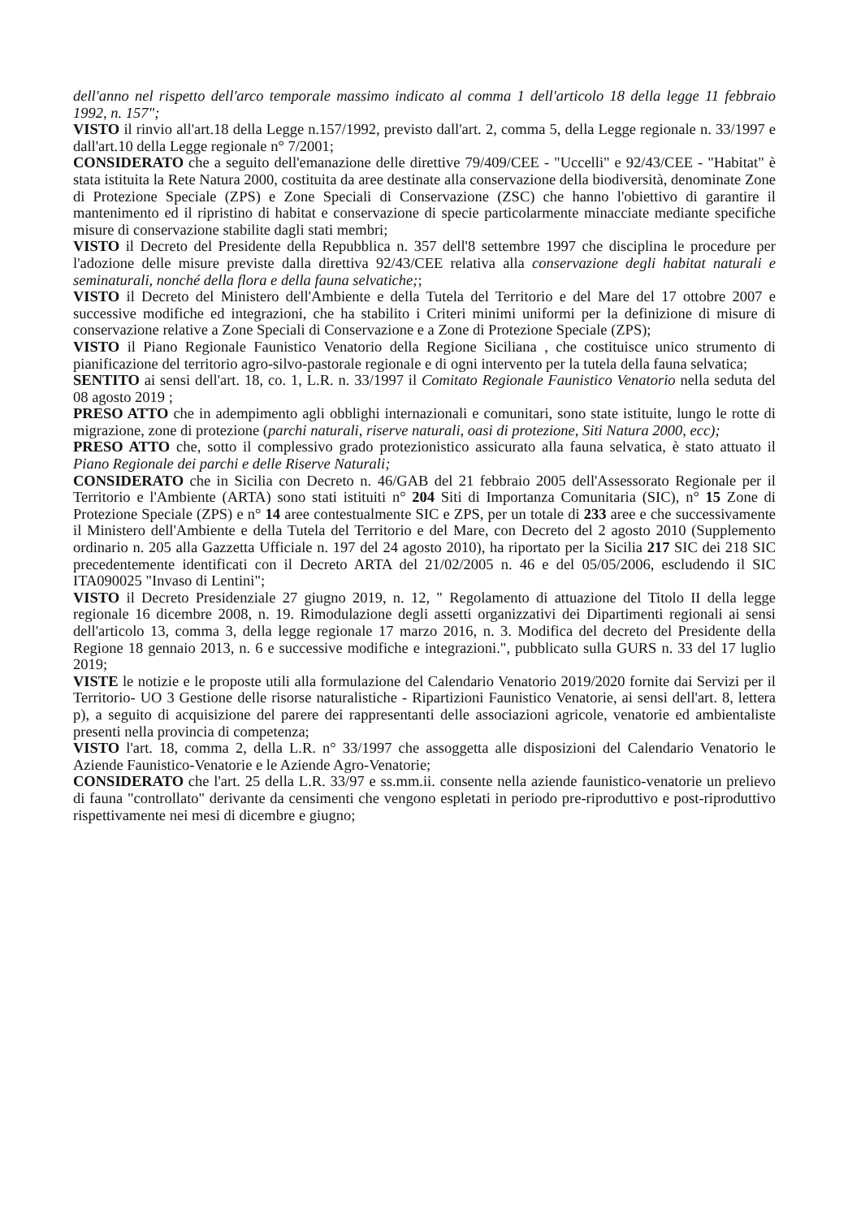dell'anno nel rispetto dell'arco temporale massimo indicato al comma 1 dell'articolo 18 della legge 11 febbraio 1992, n. 157";
VISTO il rinvio all'art.18 della Legge n.157/1992, previsto dall'art. 2, comma 5, della Legge regionale n. 33/1997 e dall'art.10 della Legge regionale n° 7/2001;
CONSIDERATO che a seguito dell'emanazione delle direttive 79/409/CEE - "Uccelli" e 92/43/CEE - "Habitat" è stata istituita la Rete Natura 2000, costituita da aree destinate alla conservazione della biodiversità, denominate Zone di Protezione Speciale (ZPS) e Zone Speciali di Conservazione (ZSC) che hanno l'obiettivo di garantire il mantenimento ed il ripristino di habitat e conservazione di specie particolarmente minacciate mediante specifiche misure di conservazione stabilite dagli stati membri;
VISTO il Decreto del Presidente della Repubblica n. 357 dell'8 settembre 1997 che disciplina le procedure per l'adozione delle misure previste dalla direttiva 92/43/CEE relativa alla conservazione degli habitat naturali e seminaturali, nonché della flora e della fauna selvatiche;;
VISTO il Decreto del Ministero dell'Ambiente e della Tutela del Territorio e del Mare del 17 ottobre 2007 e successive modifiche ed integrazioni, che ha stabilito i Criteri minimi uniformi per la definizione di misure di conservazione relative a Zone Speciali di Conservazione e a Zone di Protezione Speciale (ZPS);
VISTO il Piano Regionale Faunistico Venatorio della Regione Siciliana , che costituisce unico strumento di pianificazione del territorio agro-silvo-pastorale regionale e di ogni intervento per la tutela della fauna selvatica;
SENTITO ai sensi dell'art. 18, co. 1, L.R. n. 33/1997 il Comitato Regionale Faunistico Venatorio nella seduta del 08 agosto 2019 ;
PRESO ATTO che in adempimento agli obblighi internazionali e comunitari, sono state istituite, lungo le rotte di migrazione, zone di protezione (parchi naturali, riserve naturali, oasi di protezione, Siti Natura 2000, ecc);
PRESO ATTO che, sotto il complessivo grado protezionistico assicurato alla fauna selvatica, è stato attuato il Piano Regionale dei parchi e delle Riserve Naturali;
CONSIDERATO che in Sicilia con Decreto n. 46/GAB del 21 febbraio 2005 dell'Assessorato Regionale per il Territorio e l'Ambiente (ARTA) sono stati istituiti n° 204 Siti di Importanza Comunitaria (SIC), n° 15 Zone di Protezione Speciale (ZPS) e n° 14 aree contestualmente SIC e ZPS, per un totale di 233 aree e che successivamente il Ministero dell'Ambiente e della Tutela del Territorio e del Mare, con Decreto del 2 agosto 2010 (Supplemento ordinario n. 205 alla Gazzetta Ufficiale n. 197 del 24 agosto 2010), ha riportato per la Sicilia 217 SIC dei 218 SIC precedentemente identificati con il Decreto ARTA del 21/02/2005 n. 46 e del 05/05/2006, escludendo il SIC ITA090025 "Invaso di Lentini";
VISTO il Decreto Presidenziale 27 giugno 2019, n. 12, " Regolamento di attuazione del Titolo II della legge regionale 16 dicembre 2008, n. 19. Rimodulazione degli assetti organizzativi dei Dipartimenti regionali ai sensi dell'articolo 13, comma 3, della legge regionale 17 marzo 2016, n. 3. Modifica del decreto del Presidente della Regione 18 gennaio 2013, n. 6 e successive modifiche e integrazioni.", pubblicato sulla GURS n. 33 del 17 luglio 2019;
VISTE le notizie e le proposte utili alla formulazione del Calendario Venatorio 2019/2020 fornite dai Servizi per il Territorio- UO 3 Gestione delle risorse naturalistiche - Ripartizioni Faunistico Venatorie, ai sensi dell'art. 8, lettera p), a seguito di acquisizione del parere dei rappresentanti delle associazioni agricole, venatorie ed ambientaliste presenti nella provincia di competenza;
VISTO l'art. 18, comma 2, della L.R. n° 33/1997 che assoggetta alle disposizioni del Calendario Venatorio le Aziende Faunistico-Venatorie e le Aziende Agro-Venatorie;
CONSIDERATO che l'art. 25 della L.R. 33/97 e ss.mm.ii. consente nella aziende faunistico-venatorie un prelievo di fauna "controllato" derivante da censimenti che vengono espletati in periodo pre-riproduttivo e post-riproduttivo rispettivamente nei mesi di dicembre e giugno;